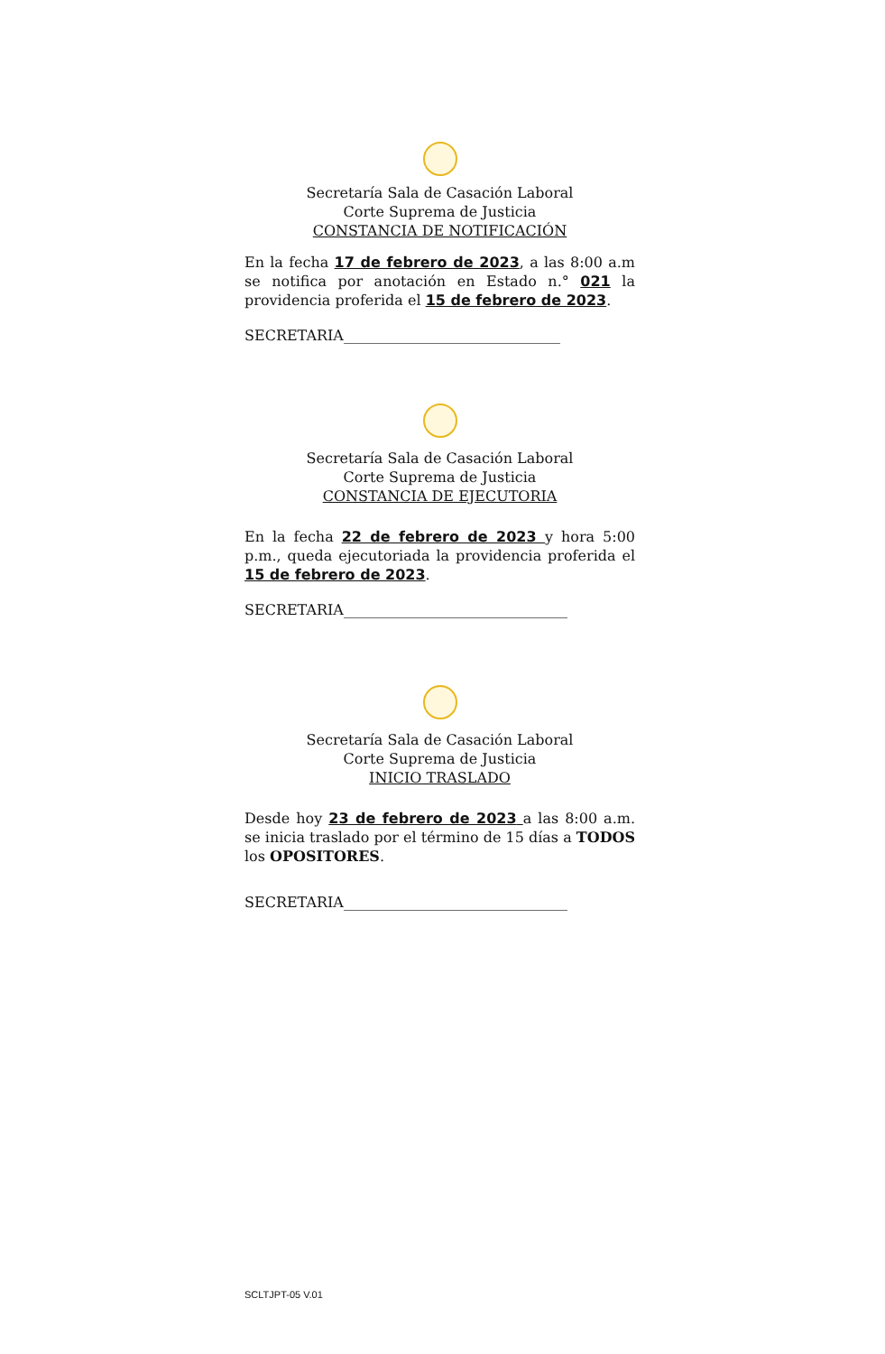Secretaría Sala de Casación Laboral
Corte Suprema de Justicia
CONSTANCIA DE NOTIFICACIÓN
En la fecha 17 de febrero de 2023, a las 8:00 a.m se notifica por anotación en Estado n.° 021 la providencia proferida el 15 de febrero de 2023.
SECRETARIA______________________________
Secretaría Sala de Casación Laboral
Corte Suprema de Justicia
CONSTANCIA DE EJECUTORIA
En la fecha 22 de febrero de 2023 y hora 5:00 p.m., queda ejecutoriada la providencia proferida el 15 de febrero de 2023.
SECRETARIA_______________________________
Secretaría Sala de Casación Laboral
Corte Suprema de Justicia
INICIO TRASLADO
Desde hoy 23 de febrero de 2023 a las 8:00 a.m. se inicia traslado por el término de 15 días a TODOS los OPOSITORES.
SECRETARIA_______________________________
SCLTJPT-05 V.01